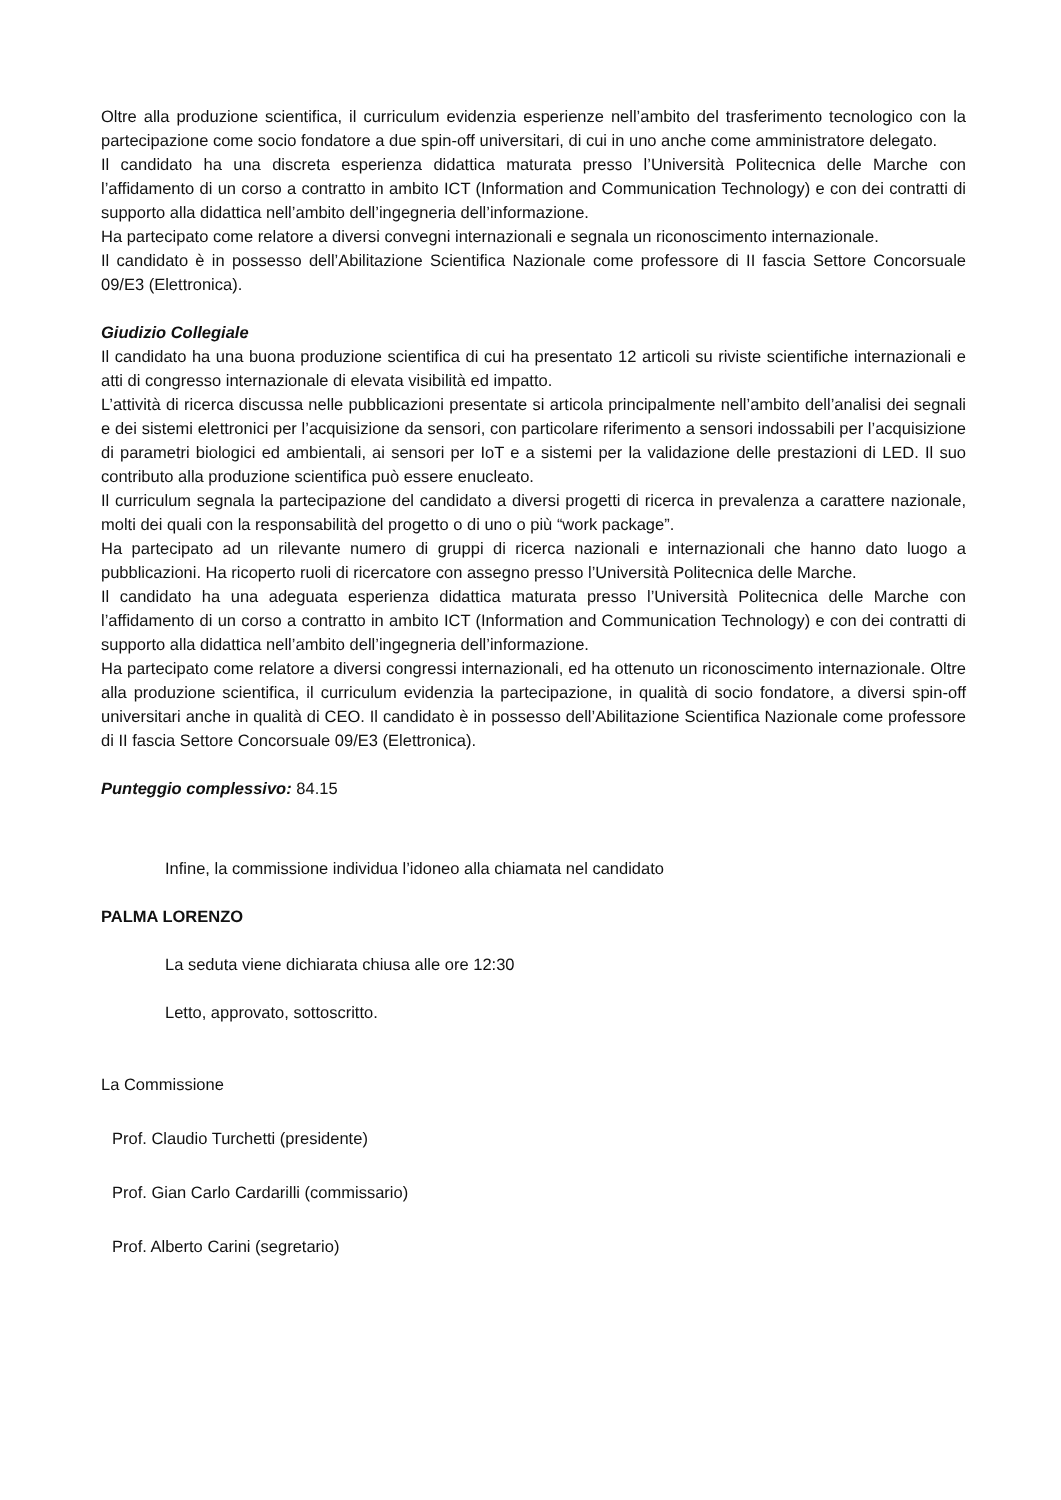Oltre alla produzione scientifica, il curriculum evidenzia esperienze nell’ambito del trasferimento tecnologico con la partecipazione come socio fondatore a due spin-off universitari, di cui in uno anche come amministratore delegato.
Il candidato ha una discreta esperienza didattica maturata presso l’Università Politecnica delle Marche con l’affidamento di un corso a contratto in ambito ICT (Information and Communication Technology) e con dei contratti di supporto alla didattica nell’ambito dell’ingegneria dell’informazione.
Ha partecipato come relatore a diversi convegni internazionali e segnala un riconoscimento internazionale.
Il candidato è in possesso dell’Abilitazione Scientifica Nazionale come professore di II fascia Settore Concorsuale 09/E3 (Elettronica).
Giudizio Collegiale
Il candidato ha una buona produzione scientifica di cui ha presentato 12 articoli su riviste scientifiche internazionali e atti di congresso internazionale di elevata visibilità ed impatto.
L’attività di ricerca discussa nelle pubblicazioni presentate si articola principalmente nell’ambito dell’analisi dei segnali e dei sistemi elettronici per l’acquisizione da sensori, con particolare riferimento a sensori indossabili per l’acquisizione di parametri biologici ed ambientali, ai sensori per IoT e a sistemi per la validazione delle prestazioni di LED. Il suo contributo alla produzione scientifica può essere enucleato.
Il curriculum segnala la partecipazione del candidato a diversi progetti di ricerca in prevalenza a carattere nazionale, molti dei quali con la responsabilità del progetto o di uno o più “work package”.
Ha partecipato ad un rilevante numero di gruppi di ricerca nazionali e internazionali che hanno dato luogo a pubblicazioni. Ha ricoperto ruoli di ricercatore con assegno presso l’Università Politecnica delle Marche.
Il candidato ha una adeguata esperienza didattica maturata presso l’Università Politecnica delle Marche con l’affidamento di un corso a contratto in ambito ICT (Information and Communication Technology) e con dei contratti di supporto alla didattica nell’ambito dell’ingegneria dell’informazione.
Ha partecipato come relatore a diversi congressi internazionali, ed ha ottenuto un riconoscimento internazionale. Oltre alla produzione scientifica, il curriculum evidenzia la partecipazione, in qualità di socio fondatore, a diversi spin-off universitari anche in qualità di CEO. Il candidato è in possesso dell’Abilitazione Scientifica Nazionale come professore di II fascia Settore Concorsuale 09/E3 (Elettronica).
Punteggio complessivo: 84.15
Infine, la commissione individua l’idoneo alla chiamata nel candidato
PALMA LORENZO
La seduta viene dichiarata chiusa alle ore 12:30
Letto, approvato, sottoscritto.
La Commissione
Prof. Claudio Turchetti (presidente)
Prof. Gian Carlo Cardarilli (commissario)
Prof. Alberto Carini (segretario)